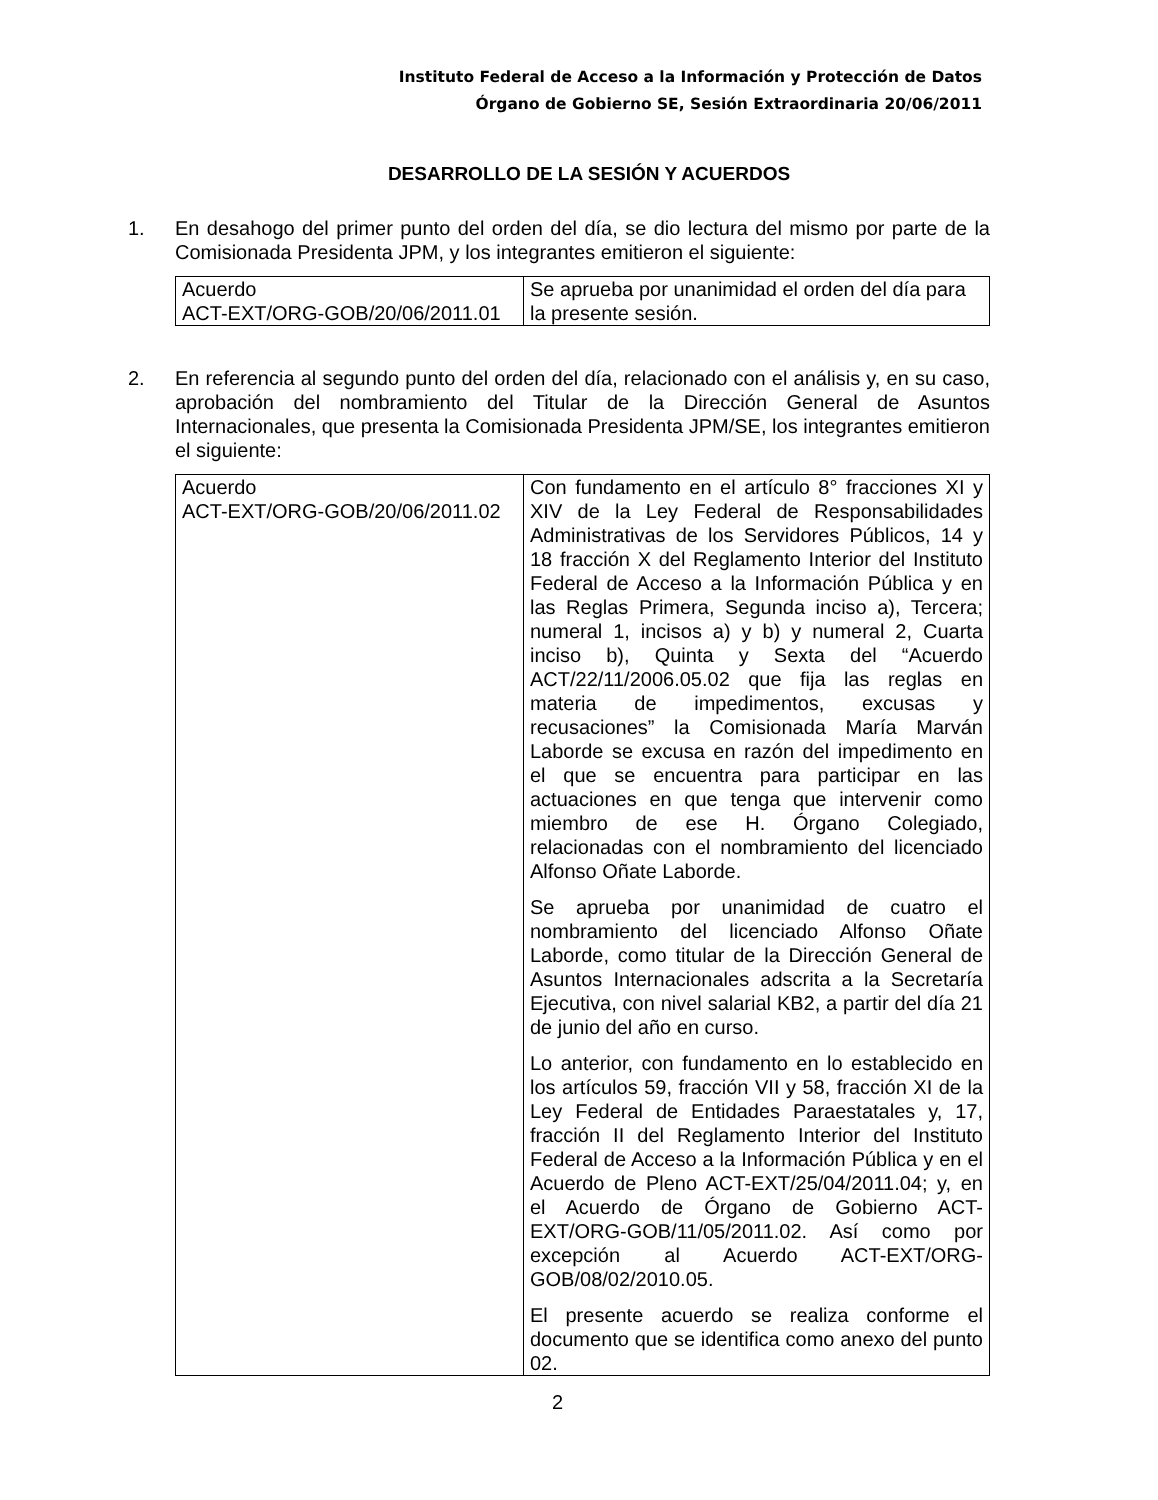Instituto Federal de Acceso a la Información y Protección de Datos
Órgano de Gobierno SE, Sesión Extraordinaria 20/06/2011
DESARROLLO DE LA SESIÓN Y ACUERDOS
1. En desahogo del primer punto del orden del día, se dio lectura del mismo por parte de la Comisionada Presidenta JPM, y los integrantes emitieron el siguiente:
| Acuerdo ACT-EXT/ORG-GOB/20/06/2011.01 | Se aprueba por unanimidad el orden del día para la presente sesión. |
2. En referencia al segundo punto del orden del día, relacionado con el análisis y, en su caso, aprobación del nombramiento del Titular de la Dirección General de Asuntos Internacionales, que presenta la Comisionada Presidenta JPM/SE, los integrantes emitieron el siguiente:
| Acuerdo ACT-EXT/ORG-GOB/20/06/2011.02 | Con fundamento en el artículo 8° fracciones XI y XIV de la Ley Federal de Responsabilidades Administrativas de los Servidores Públicos, 14 y 18 fracción X del Reglamento Interior del Instituto Federal de Acceso a la Información Pública y en las Reglas Primera, Segunda inciso a), Tercera; numeral 1, incisos a) y b) y numeral 2, Cuarta inciso b), Quinta y Sexta del “Acuerdo ACT/22/11/2006.05.02 que fija las reglas en materia de impedimentos, excusas y recusaciones” la Comisionada María Marván Laborde se excusa en razón del impedimento en el que se encuentra para participar en las actuaciones en que tenga que intervenir como miembro de ese H. Órgano Colegiado, relacionadas con el nombramiento del licenciado Alfonso Oñate Laborde. Se aprueba por unanimidad de cuatro el nombramiento del licenciado Alfonso Oñate Laborde, como titular de la Dirección General de Asuntos Internacionales adscrita a la Secretaría Ejecutiva, con nivel salarial KB2, a partir del día 21 de junio del año en curso. Lo anterior, con fundamento en lo establecido en los artículos 59, fracción VII y 58, fracción XI de la Ley Federal de Entidades Paraestatales y, 17, fracción II del Reglamento Interior del Instituto Federal de Acceso a la Información Pública y en el Acuerdo de Pleno ACT-EXT/25/04/2011.04; y, en el Acuerdo de Órgano de Gobierno ACT-EXT/ORG-GOB/11/05/2011.02. Así como por excepción al Acuerdo ACT-EXT/ORG-GOB/08/02/2010.05. El presente acuerdo se realiza conforme el documento que se identifica como anexo del punto 02. |
2